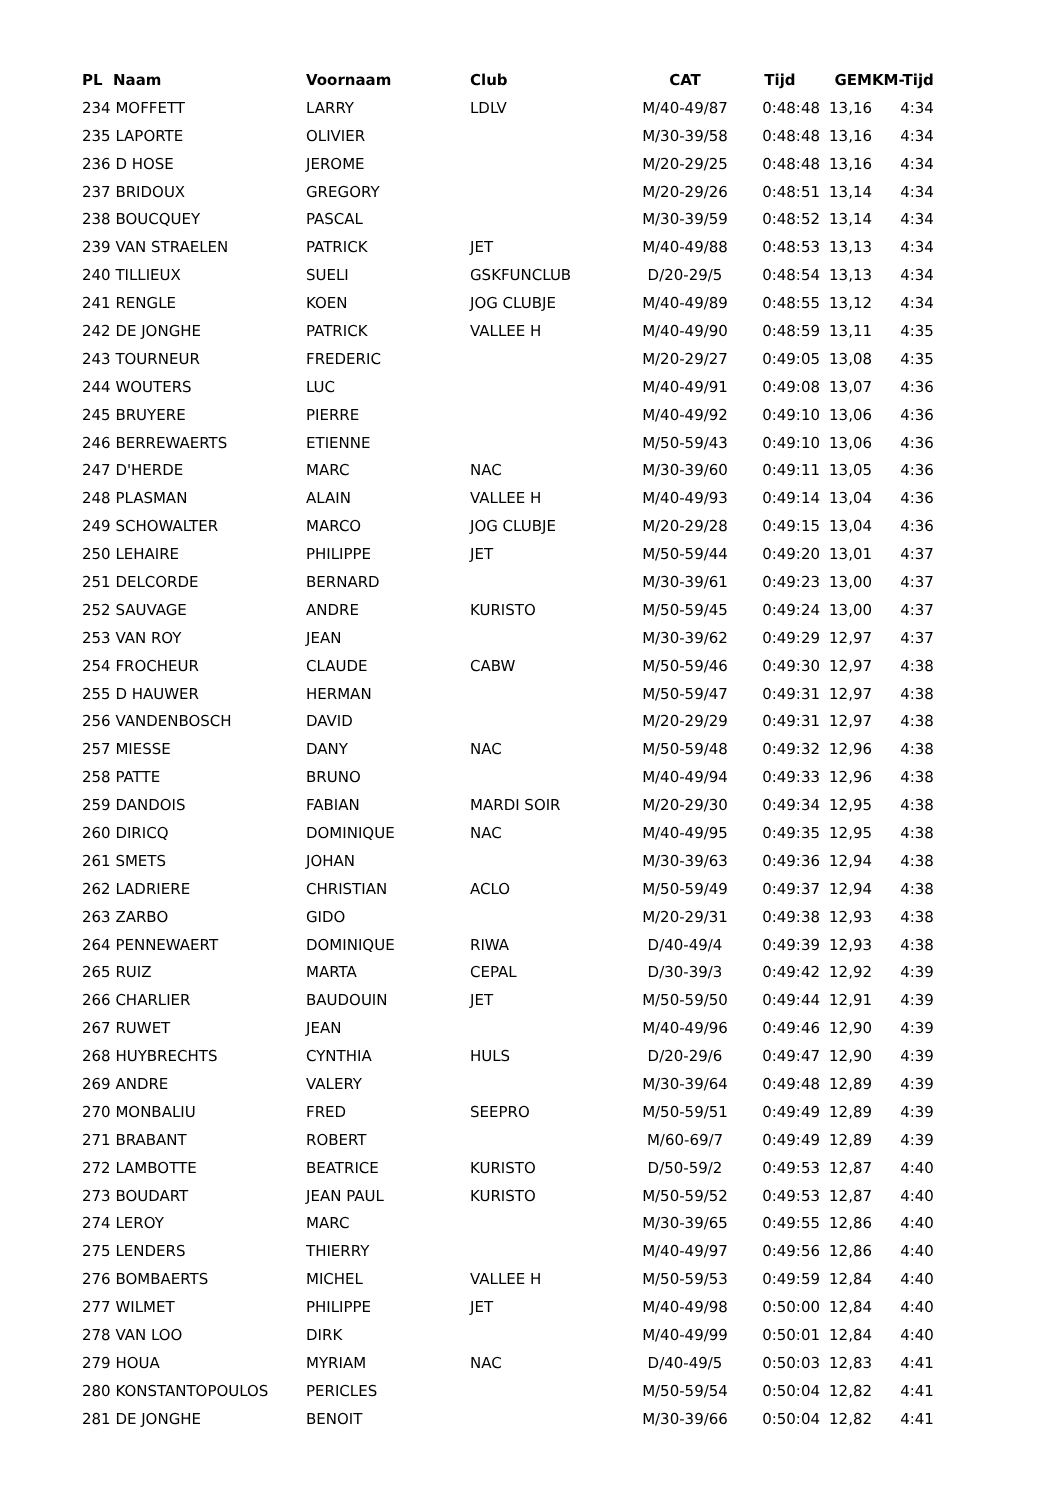| PL Naam | Voornaam | Club | CAT | Tijd | GEM | KM-Tijd |
| --- | --- | --- | --- | --- | --- | --- |
| 234 MOFFETT | LARRY | LDLV | M/40-49/87 | 0:48:48 | 13,16 | 4:34 |
| 235 LAPORTE | OLIVIER | | M/30-39/58 | 0:48:48 | 13,16 | 4:34 |
| 236 D HOSE | JEROME | | M/20-29/25 | 0:48:48 | 13,16 | 4:34 |
| 237 BRIDOUX | GREGORY | | M/20-29/26 | 0:48:51 | 13,14 | 4:34 |
| 238 BOUCQUEY | PASCAL | | M/30-39/59 | 0:48:52 | 13,14 | 4:34 |
| 239 VAN STRAELEN | PATRICK | JET | M/40-49/88 | 0:48:53 | 13,13 | 4:34 |
| 240 TILLIEUX | SUELI | GSKFUNCLUB | D/20-29/5 | 0:48:54 | 13,13 | 4:34 |
| 241 RENGLE | KOEN | JOG CLUBJE | M/40-49/89 | 0:48:55 | 13,12 | 4:34 |
| 242 DE JONGHE | PATRICK | VALLEE H | M/40-49/90 | 0:48:59 | 13,11 | 4:35 |
| 243 TOURNEUR | FREDERIC | | M/20-29/27 | 0:49:05 | 13,08 | 4:35 |
| 244 WOUTERS | LUC | | M/40-49/91 | 0:49:08 | 13,07 | 4:36 |
| 245 BRUYERE | PIERRE | | M/40-49/92 | 0:49:10 | 13,06 | 4:36 |
| 246 BERREWAERTS | ETIENNE | | M/50-59/43 | 0:49:10 | 13,06 | 4:36 |
| 247 D'HERDE | MARC | NAC | M/30-39/60 | 0:49:11 | 13,05 | 4:36 |
| 248 PLASMAN | ALAIN | VALLEE H | M/40-49/93 | 0:49:14 | 13,04 | 4:36 |
| 249 SCHOWALTER | MARCO | JOG CLUBJE | M/20-29/28 | 0:49:15 | 13,04 | 4:36 |
| 250 LEHAIRE | PHILIPPE | JET | M/50-59/44 | 0:49:20 | 13,01 | 4:37 |
| 251 DELCORDE | BERNARD | | M/30-39/61 | 0:49:23 | 13,00 | 4:37 |
| 252 SAUVAGE | ANDRE | KURISTO | M/50-59/45 | 0:49:24 | 13,00 | 4:37 |
| 253 VAN ROY | JEAN | | M/30-39/62 | 0:49:29 | 12,97 | 4:37 |
| 254 FROCHEUR | CLAUDE | CABW | M/50-59/46 | 0:49:30 | 12,97 | 4:38 |
| 255 D HAUWER | HERMAN | | M/50-59/47 | 0:49:31 | 12,97 | 4:38 |
| 256 VANDENBOSCH | DAVID | | M/20-29/29 | 0:49:31 | 12,97 | 4:38 |
| 257 MIESSE | DANY | NAC | M/50-59/48 | 0:49:32 | 12,96 | 4:38 |
| 258 PATTE | BRUNO | | M/40-49/94 | 0:49:33 | 12,96 | 4:38 |
| 259 DANDOIS | FABIAN | MARDI SOIR | M/20-29/30 | 0:49:34 | 12,95 | 4:38 |
| 260 DIRICQ | DOMINIQUE | NAC | M/40-49/95 | 0:49:35 | 12,95 | 4:38 |
| 261 SMETS | JOHAN | | M/30-39/63 | 0:49:36 | 12,94 | 4:38 |
| 262 LADRIERE | CHRISTIAN | ACLO | M/50-59/49 | 0:49:37 | 12,94 | 4:38 |
| 263 ZARBO | GIDO | | M/20-29/31 | 0:49:38 | 12,93 | 4:38 |
| 264 PENNEWAERT | DOMINIQUE | RIWA | D/40-49/4 | 0:49:39 | 12,93 | 4:38 |
| 265 RUIZ | MARTA | CEPAL | D/30-39/3 | 0:49:42 | 12,92 | 4:39 |
| 266 CHARLIER | BAUDOUIN | JET | M/50-59/50 | 0:49:44 | 12,91 | 4:39 |
| 267 RUWET | JEAN | | M/40-49/96 | 0:49:46 | 12,90 | 4:39 |
| 268 HUYBRECHTS | CYNTHIA | HULS | D/20-29/6 | 0:49:47 | 12,90 | 4:39 |
| 269 ANDRE | VALERY | | M/30-39/64 | 0:49:48 | 12,89 | 4:39 |
| 270 MONBALIU | FRED | SEEPRO | M/50-59/51 | 0:49:49 | 12,89 | 4:39 |
| 271 BRABANT | ROBERT | | M/60-69/7 | 0:49:49 | 12,89 | 4:39 |
| 272 LAMBOTTE | BEATRICE | KURISTO | D/50-59/2 | 0:49:53 | 12,87 | 4:40 |
| 273 BOUDART | JEAN PAUL | KURISTO | M/50-59/52 | 0:49:53 | 12,87 | 4:40 |
| 274 LEROY | MARC | | M/30-39/65 | 0:49:55 | 12,86 | 4:40 |
| 275 LENDERS | THIERRY | | M/40-49/97 | 0:49:56 | 12,86 | 4:40 |
| 276 BOMBAERTS | MICHEL | VALLEE H | M/50-59/53 | 0:49:59 | 12,84 | 4:40 |
| 277 WILMET | PHILIPPE | JET | M/40-49/98 | 0:50:00 | 12,84 | 4:40 |
| 278 VAN LOO | DIRK | | M/40-49/99 | 0:50:01 | 12,84 | 4:40 |
| 279 HOUA | MYRIAM | NAC | D/40-49/5 | 0:50:03 | 12,83 | 4:41 |
| 280 KONSTANTOPOULOS | PERICLES | | M/50-59/54 | 0:50:04 | 12,82 | 4:41 |
| 281 DE JONGHE | BENOIT | | M/30-39/66 | 0:50:04 | 12,82 | 4:41 |